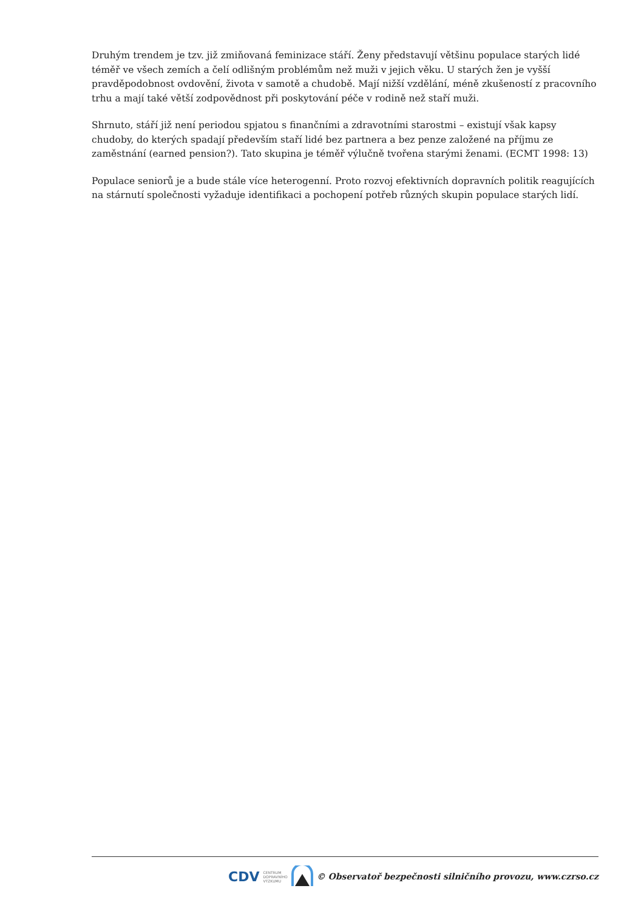Druhým trendem je tzv. již zmiňovaná feminizace stáří. Ženy představují většinu populace starých lidé téměř ve všech zemích a čelí odlišným problémům než muži v jejich věku. U starých žen je vyšší pravděpodobnost ovdovění, života v samotě a chudobě. Mají nižší vzdělání, méně zkušeností z pracovního trhu a mají také větší zodpovědnost při poskytování péče v rodině než staří muži.
Shrnuto, stáří již není periodou spjatou s finančními a zdravotními starostmi – existují však kapsy chudoby, do kterých spadají především staří lidé bez partnera a bez penze založené na příjmu ze zaměstnání (earned pension?). Tato skupina je téměř výlučně tvořena starými ženami. (ECMT 1998: 13)
Populace seniorů je a bude stále více heterogenní. Proto rozvoj efektivních dopravních politik reagujících na stárnutí společnosti vyžaduje identifikaci a pochopení potřeb různých skupin populace starých lidí.
CDV CENTRUM
DOPRAVNÍHO
VÝZKUMU © Observatoř bezpečnosti silničního provozu, www.czrso.cz